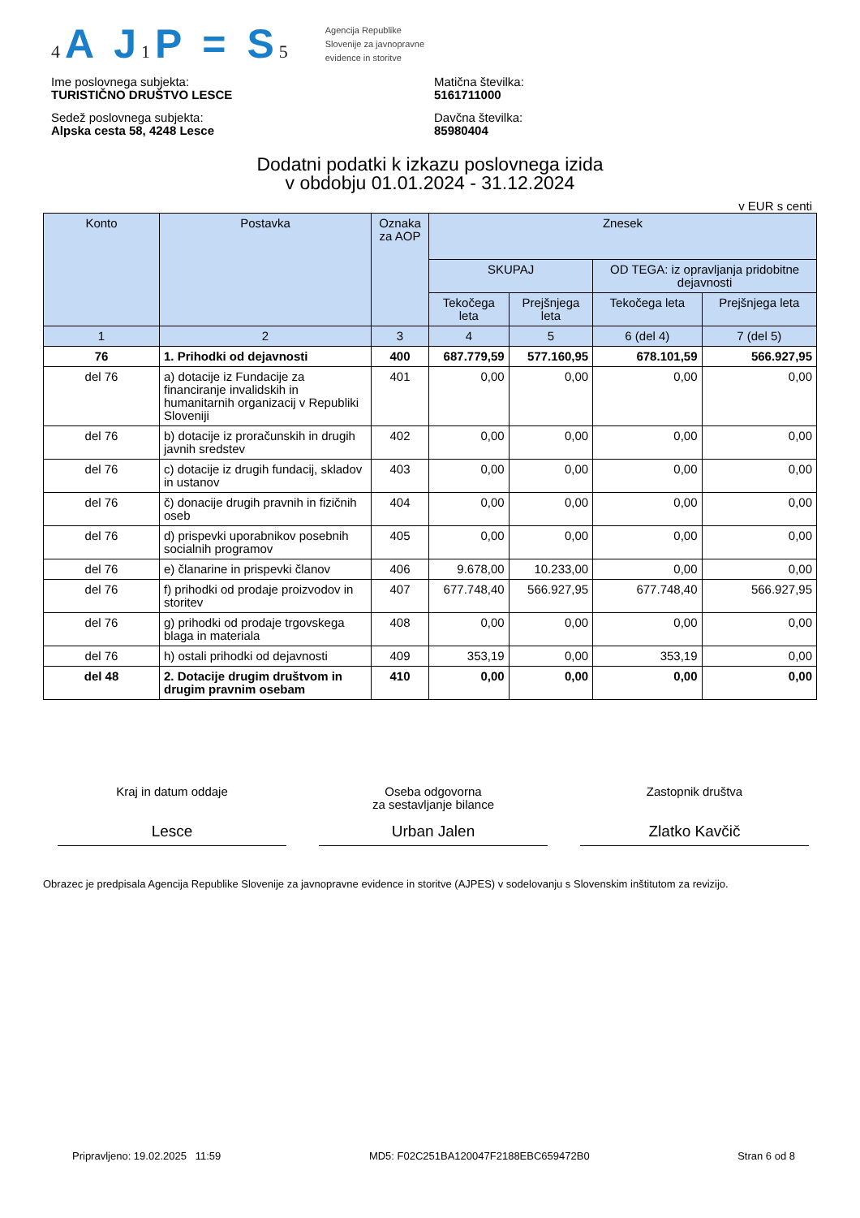4 A J1 P = S5
Agencija Republike
Slovenije za javnopravne
evidence in storitve
Ime poslovnega subjekta:
TURISTIČNO DRUŠTVO LESCE
Matična številka:
5161711000
Sedež poslovnega subjekta:
Alpska cesta 58, 4248 Lesce
Davčna številka:
85980404
Dodatni podatki k izkazu poslovnega izida
v obdobju 01.01.2024 - 31.12.2024
v EUR s centi
| Konto | Postavka | Oznaka za AOP | Znesek | | | |
| --- | --- | --- | --- | --- | --- | --- |
| | | | SKUPAJ | | OD TEGA: iz opravljanja pridobitne dejavnosti | |
| | | | Tekočega leta | Prejšnjega leta | Tekočega leta | Prejšnjega leta |
| 1 | 2 | 3 | 4 | 5 | 6 (del 4) | 7 (del 5) |
| 76 | 1. Prihodki od dejavnosti | 400 | 687.779,59 | 577.160,95 | 678.101,59 | 566.927,95 |
| del 76 | a) dotacije iz Fundacije za financiranje invalidskih in humanitarnih organizacij v Republiki Sloveniji | 401 | 0,00 | 0,00 | 0,00 | 0,00 |
| del 76 | b) dotacije iz proračunskih in drugih javnih sredstev | 402 | 0,00 | 0,00 | 0,00 | 0,00 |
| del 76 | c) dotacije iz drugih fundacij, skladov in ustanov | 403 | 0,00 | 0,00 | 0,00 | 0,00 |
| del 76 | č) donacije drugih pravnih in fizičnih oseb | 404 | 0,00 | 0,00 | 0,00 | 0,00 |
| del 76 | d) prispevki uporabnikov posebnih socialnih programov | 405 | 0,00 | 0,00 | 0,00 | 0,00 |
| del 76 | e) članarine in prispevki članov | 406 | 9.678,00 | 10.233,00 | 0,00 | 0,00 |
| del 76 | f) prihodki od prodaje proizvodov in storitev | 407 | 677.748,40 | 566.927,95 | 677.748,40 | 566.927,95 |
| del 76 | g) prihodki od prodaje trgovskega blaga in materiala | 408 | 0,00 | 0,00 | 0,00 | 0,00 |
| del 76 | h) ostali prihodki od dejavnosti | 409 | 353,19 | 0,00 | 353,19 | 0,00 |
| del 48 | 2. Dotacije drugim društvom in drugim pravnim osebam | 410 | 0,00 | 0,00 | 0,00 | 0,00 |
Kraj in datum oddaje
Lesce
Oseba odgovorna
za sestavljanje bilance
Urban Jalen
Zastopnik društva
Zlatko Kavčič
Obrazec je predpisala Agencija Republike Slovenije za javnopravne evidence in storitve (AJPES) v sodelovanju s Slovenskim inštitutom za revizijo.
Pripravljeno: 19.02.2025 11:59 MD5: F02C251BA120047F2188EBC659472B0 Stran 6 od 8